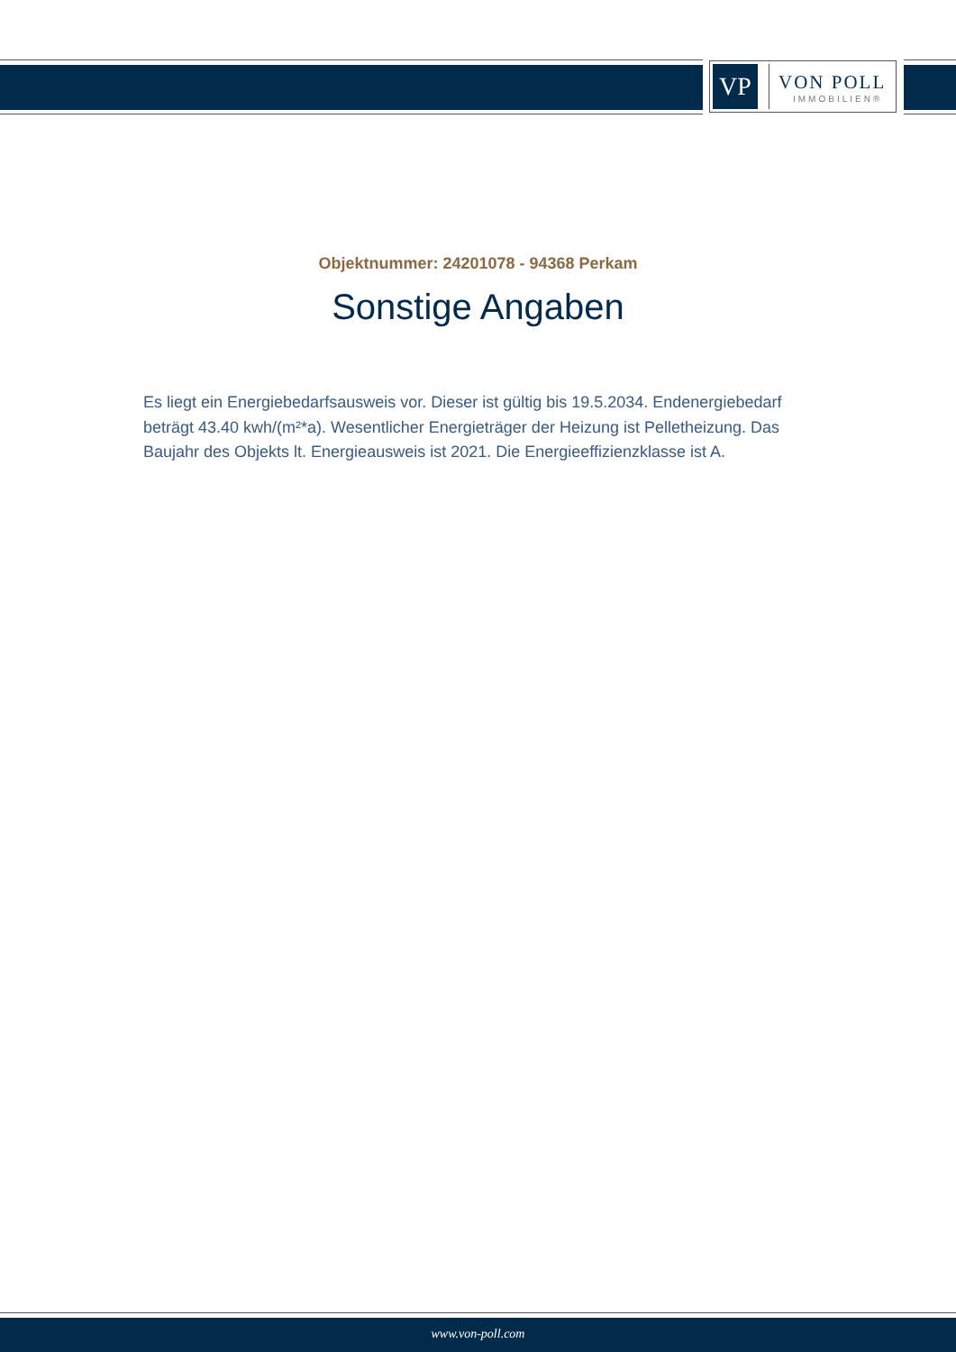VP
VON POLL
IMMOBILIEN®
Objektnummer: 24201078 - 94368 Perkam
Sonstige Angaben
Es liegt ein Energiebedarfsausweis vor. Dieser ist gültig bis 19.5.2034. Endenergiebedarf beträgt 43.40 kwh/(m²*a). Wesentlicher Energieträger der Heizung ist Pelletheizung. Das Baujahr des Objekts lt. Energieausweis ist 2021. Die Energieeffizienzklasse ist A.
www.von-poll.com